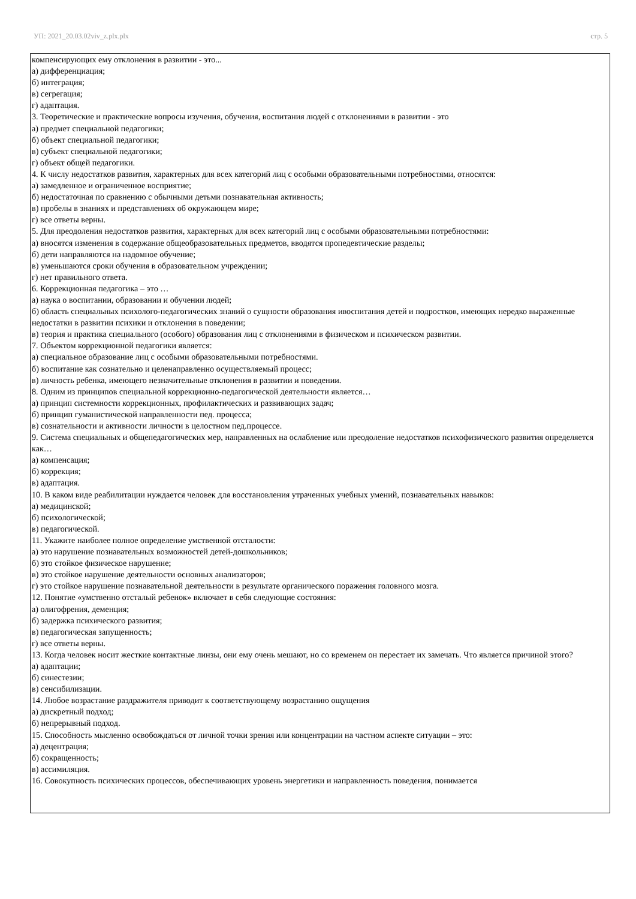УП: 2021_20.03.02viv_z.plx.plx стр. 5
компенсирующих ему отклонения в развитии - это...
а) дифференциация;
б) интеграция;
в) сегрегация;
г) адаптация.
3. Теоретические и практические вопросы изучения, обучения, воспитания людей с отклонениями в развитии - это
а) предмет специальной педагогики;
б) объект специальной педагогики;
в) субъект специальной педагогики;
г) объект общей педагогики.
4. К числу недостатков развития, характерных для всех категорий лиц с особыми образовательными потребностями, относятся:
а) замедленное и ограниченное восприятие;
б) недостаточная по сравнению с обычными детьми познавательная активность;
в) пробелы в знаниях и представлениях об окружающем мире;
г) все ответы верны.
5. Для преодоления недостатков развития, характерных для всех категорий лиц с особыми образовательными потребностями:
а) вносятся изменения в содержание общеобразовательных предметов, вводятся пропедевтические разделы;
б) дети направляются на надомное обучение;
в) уменьшаются сроки обучения в образовательном учреждении;
г) нет правильного ответа.
6. Коррекционная педагогика – это …
а) наука о воспитании, образовании и обучении людей;
б) область специальных психолого-педагогических знаний о сущности образования ивоспитания детей и подростков, имеющих нередко выраженные недостатки в развитии психики и отклонения в поведении;
в) теория и практика специального (особого) образования лиц с отклонениями в физическом и психическом развитии.
7. Объектом коррекционной педагогики является:
а) специальное образование лиц с особыми образовательными потребностями.
б) воспитание как сознательно и целенаправленно осуществляемый процесс;
в) личность ребенка, имеющего незначительные отклонения в развитии и поведении.
8. Одним из принципов специальной коррекционно-педагогической деятельности является…
а) принцип системности коррекционных, профилактических и развивающих задач;
б) принцип гуманистической направленности пед. процесса;
в) сознательности и активности личности в целостном пед.процессе.
9. Система специальных и общепедагогических мер, направленных на ослабление или преодоление недостатков психофизического развития определяется как…
а) компенсация;
б) коррекция;
в) адаптация.
10. В каком виде реабилитации нуждается человек для восстановления утраченных учебных умений, познавательных навыков:
а) медицинской;
б) психологической;
в) педагогической.
11. Укажите наиболее полное определение умственной отсталости:
а) это нарушение познавательных возможностей детей-дошкольников;
б) это стойкое физическое нарушение;
в) это стойкое нарушение деятельности основных анализаторов;
г) это стойкое нарушение познавательной деятельности в результате органического поражения головного мозга.
12. Понятие «умственно отсталый ребенок» включает в себя следующие состояния:
а) олигофрения, деменция;
б) задержка психического развития;
в) педагогическая запущенность;
г) все ответы верны.
13. Когда человек носит жесткие контактные линзы, они ему очень мешают, но со временем он перестает их замечать. Что является причиной этого?
а) адаптации;
б) синестезии;
в) сенсибилизации.
14. Любое возрастание раздражителя приводит к соответствующему возрастанию ощущения
а) дискретный подход;
б) непрерывный подход.
15. Способность мысленно освобождаться от личной точки зрения или концентрации на частном аспекте ситуации – это:
а) децентрация;
б) сокращенность;
в) ассимиляция.
16. Совокупность психических процессов, обеспечивающих уровень энергетики и направленность поведения, понимается